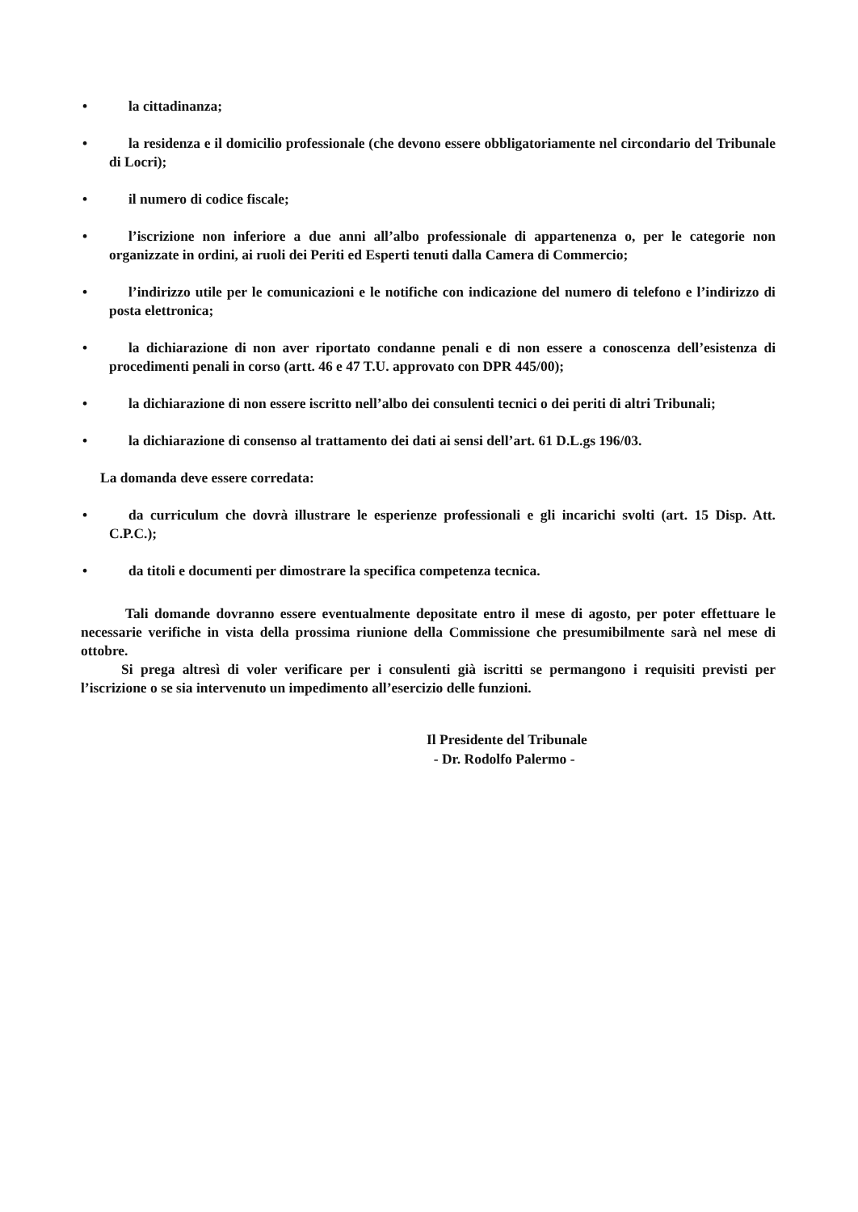• la cittadinanza;
• la residenza e il domicilio professionale (che devono essere obbligatoriamente nel circondario del Tribunale di Locri);
• il numero di codice fiscale;
• l’iscrizione non inferiore a due anni all’albo professionale di appartenenza o, per le categorie non organizzate in ordini, ai ruoli dei Periti ed Esperti tenuti dalla Camera di Commercio;
• l’indirizzo utile per le comunicazioni e le notifiche con indicazione del numero di telefono e l’indirizzo di posta elettronica;
• la dichiarazione di non aver riportato condanne penali e di non essere a conoscenza dell’esistenza di procedimenti penali in corso (artt. 46 e 47 T.U. approvato con DPR 445/00);
• la dichiarazione di non essere iscritto nell’albo dei consulenti tecnici o dei periti di altri Tribunali;
• la dichiarazione di consenso al trattamento dei dati ai sensi dell’art. 61 D.L.gs 196/03.
La domanda deve essere corredata:
• da curriculum che dovrà illustrare le esperienze professionali e gli incarichi svolti (art. 15 Disp. Att. C.P.C.);
• da titoli e documenti per dimostrare la specifica competenza tecnica.
Tali domande dovranno essere eventualmente depositate entro il mese di agosto, per poter effettuare le necessarie verifiche in vista della prossima riunione della Commissione che presumibilmente sarà nel mese di ottobre.
Si prega altresì di voler verificare per i consulenti già iscritti se permangono i requisiti previsti per l’iscrizione o se sia intervenuto un impedimento all’esercizio delle funzioni.
Il Presidente del Tribunale
- Dr. Rodolfo Palermo -